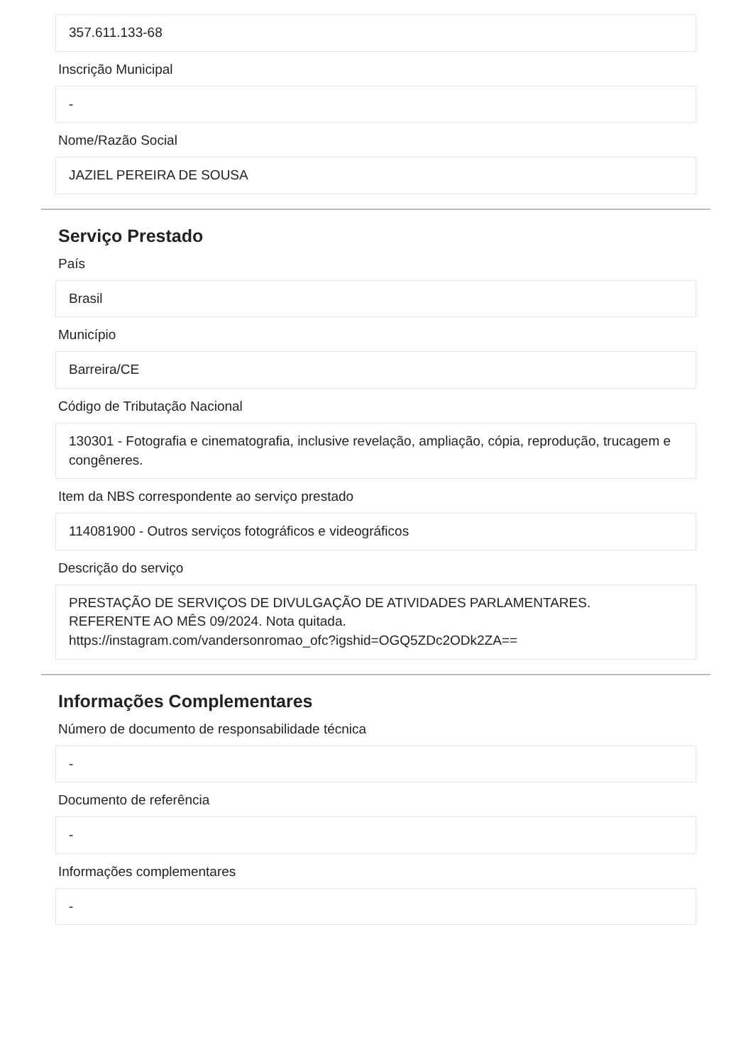357.611.133-68
Inscrição Municipal
-
Nome/Razão Social
JAZIEL PEREIRA DE SOUSA
Serviço Prestado
País
Brasil
Município
Barreira/CE
Código de Tributação Nacional
130301 - Fotografia e cinematografia, inclusive revelação, ampliação, cópia, reprodução, trucagem e congêneres.
Item da NBS correspondente ao serviço prestado
114081900 - Outros serviços fotográficos e videográficos
Descrição do serviço
PRESTAÇÃO DE SERVIÇOS DE DIVULGAÇÃO DE ATIVIDADES PARLAMENTARES.
REFERENTE AO MÊS 09/2024. Nota quitada.
https://instagram.com/vandersonromao_ofc?igshid=OGQ5ZDc2ODk2ZA==
Informações Complementares
Número de documento de responsabilidade técnica
-
Documento de referência
-
Informações complementares
-